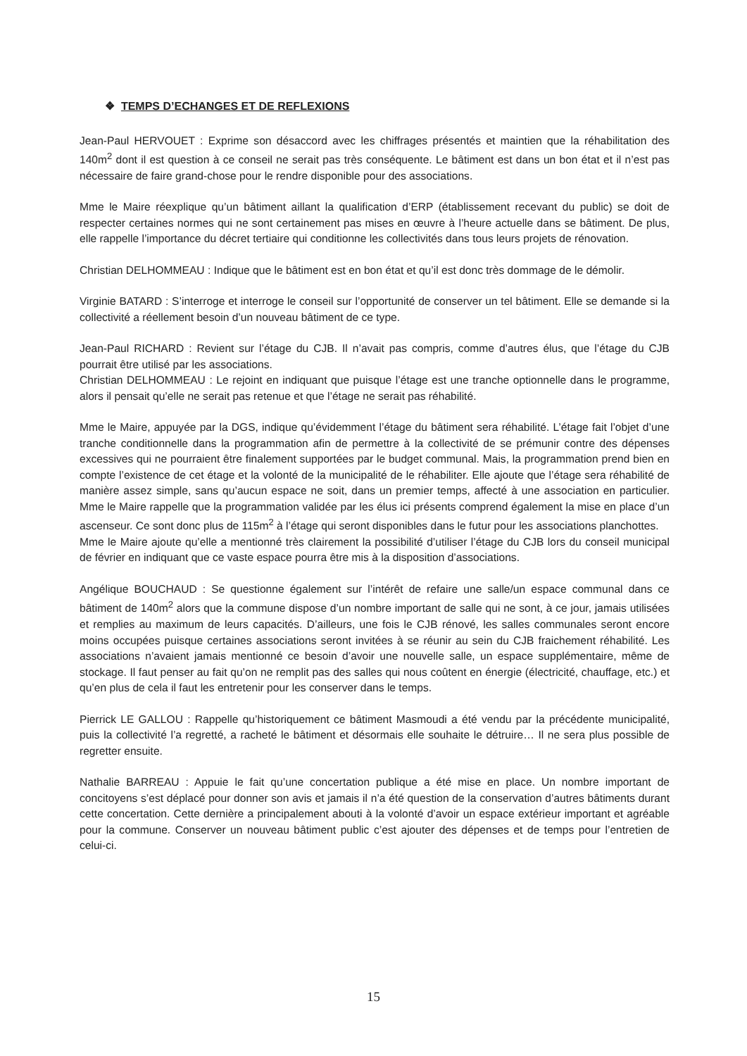❖ TEMPS D’ECHANGES ET DE REFLEXIONS
Jean-Paul HERVOUET : Exprime son désaccord avec les chiffrages présentés et maintien que la réhabilitation des 140m<sup>2</sup> dont il est question à ce conseil ne serait pas très conséquente. Le bâtiment est dans un bon état et il n’est pas nécessaire de faire grand-chose pour le rendre disponible pour des associations.
Mme le Maire réexplique qu’un bâtiment aillant la qualification d’ERP (établissement recevant du public) se doit de respecter certaines normes qui ne sont certainement pas mises en œuvre à l’heure actuelle dans se bâtiment. De plus, elle rappelle l’importance du décret tertiaire qui conditionne les collectivités dans tous leurs projets de rénovation.
Christian DELHOMMEAU : Indique que le bâtiment est en bon état et qu’il est donc très dommage de le démolir.
Virginie BATARD : S’interroge et interroge le conseil sur l’opportunité de conserver un tel bâtiment. Elle se demande si la collectivité a réellement besoin d’un nouveau bâtiment de ce type.
Jean-Paul RICHARD : Revient sur l’étage du CJB. Il n’avait pas compris, comme d’autres élus, que l’étage du CJB pourrait être utilisé par les associations.
Christian DELHOMMEAU : Le rejoint en indiquant que puisque l’étage est une tranche optionnelle dans le programme, alors il pensait qu’elle ne serait pas retenue et que l’étage ne serait pas réhabilité.
Mme le Maire, appuyée par la DGS, indique qu’évidemment l’étage du bâtiment sera réhabilité. L’étage fait l’objet d’une tranche conditionnelle dans la programmation afin de permettre à la collectivité de se prémunir contre des dépenses excessives qui ne pourraient être finalement supportées par le budget communal. Mais, la programmation prend bien en compte l’existence de cet étage et la volonté de la municipalité de le réhabiliter. Elle ajoute que l’étage sera réhabilité de manière assez simple, sans qu’aucun espace ne soit, dans un premier temps, affecté à une association en particulier. Mme le Maire rappelle que la programmation validée par les élus ici présents comprend également la mise en place d’un ascenseur. Ce sont donc plus de 115m<sup>2</sup> à l’étage qui seront disponibles dans le futur pour les associations planchottes.
Mme le Maire ajoute qu’elle a mentionné très clairement la possibilité d’utiliser l’étage du CJB lors du conseil municipal de février en indiquant que ce vaste espace pourra être mis à la disposition d’associations.
Angélique BOUCHAUD : Se questionne également sur l’intérêt de refaire une salle/un espace communal dans ce bâtiment de 140m<sup>2</sup> alors que la commune dispose d’un nombre important de salle qui ne sont, à ce jour, jamais utilisées et remplies au maximum de leurs capacités. D’ailleurs, une fois le CJB rénové, les salles communales seront encore moins occupées puisque certaines associations seront invitées à se réunir au sein du CJB fraichement réhabilité. Les associations n’avaient jamais mentionné ce besoin d’avoir une nouvelle salle, un espace supplémentaire, même de stockage. Il faut penser au fait qu’on ne remplit pas des salles qui nous coûtent en énergie (électricité, chauffage, etc.) et qu’en plus de cela il faut les entretenir pour les conserver dans le temps.
Pierrick LE GALLOU : Rappelle qu’historiquement ce bâtiment Masmoudi a été vendu par la précédente municipalité, puis la collectivité l’a regretté, a racheté le bâtiment et désormais elle souhaite le détruire… Il ne sera plus possible de regretter ensuite.
Nathalie BARREAU : Appuie le fait qu’une concertation publique a été mise en place. Un nombre important de concitoyens s’est déplacé pour donner son avis et jamais il n’a été question de la conservation d’autres bâtiments durant cette concertation. Cette dernière a principalement abouti à la volonté d’avoir un espace extérieur important et agréable pour la commune. Conserver un nouveau bâtiment public c’est ajouter des dépenses et de temps pour l’entretien de celui-ci.
15